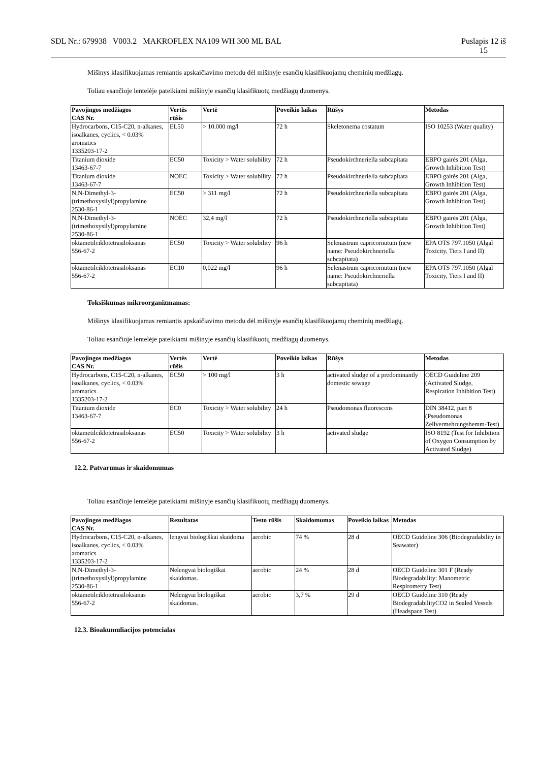SDL Nr.: 679938 V003.2 MAKROFLEX NA109 WH 300 ML BAL Puslapis 12 iš
15
Mišinys klasifikuojamas remiantis apskaičiavimo metodu dėl mišinyje esančių klasifikuojamų cheminių medžiagų.
Toliau esančioje lentelėje pateikiami mišinyje esančių klasifikuotų medžiagų duomenys.
| Pavojingos medžiagos CAS Nr. | Vertės rūšis | Vertė | Poveikio laikas | Rūšys | Metodas |
| --- | --- | --- | --- | --- | --- |
| Hydrocarbons, C15-C20, n-alkanes, isoalkanes, cyclics, < 0.03% aromatics 1335203-17-2 | EL50 | > 10.000 mg/l | 72 h | Skeletonema costatum | ISO 10253 (Water quality) |
| Titanium dioxide 13463-67-7 | EC50 | Toxicity > Water solubility | 72 h | Pseudokirchneriella subcapitata | EBPO gairės 201 (Alga, Growth Inhibition Test) |
| Titanium dioxide 13463-67-7 | NOEC | Toxicity > Water solubility | 72 h | Pseudokirchneriella subcapitata | EBPO gairės 201 (Alga, Growth Inhibition Test) |
| N,N-Dimethyl-3-(trimethoxysilyl)propylamine 2530-86-1 | EC50 | > 311 mg/l | 72 h | Pseudokirchneriella subcapitata | EBPO gairės 201 (Alga, Growth Inhibition Test) |
| N,N-Dimethyl-3-(trimethoxysilyl)propylamine 2530-86-1 | NOEC | 32,4 mg/l | 72 h | Pseudokirchneriella subcapitata | EBPO gairės 201 (Alga, Growth Inhibition Test) |
| oktametilciklotetrasiloksanas 556-67-2 | EC50 | Toxicity > Water solubility | 96 h | Selenastrum capricornutum (new name: Pseudokirchneriella subcapitata) | EPA OTS 797.1050 (Algal Toxicity, Tiers I and II) |
| oktametilciklotetrasiloksanas 556-67-2 | EC10 | 0,022 mg/l | 96 h | Selenastrum capricornutum (new name: Pseudokirchneriella subcapitata) | EPA OTS 797.1050 (Algal Toxicity, Tiers I and II) |
Toksiškumas mikroorganizmamas:
Mišinys klasifikuojamas remiantis apskaičiavimo metodu dėl mišinyje esančių klasifikuojamų cheminių medžiagų.
Toliau esančioje lentelėje pateikiami mišinyje esančių klasifikuotų medžiagų duomenys.
| Pavojingos medžiagos CAS Nr. | Vertės rūšis | Vertė | Poveikio laikas | Rūšys | Metodas |
| --- | --- | --- | --- | --- | --- |
| Hydrocarbons, C15-C20, n-alkanes, isoalkanes, cyclics, < 0.03% aromatics 1335203-17-2 | EC50 | > 100 mg/l | 3 h | activated sludge of a predominantly domestic sewage | OECD Guideline 209 (Activated Sludge, Respiration Inhibition Test) |
| Titanium dioxide 13463-67-7 | EC0 | Toxicity > Water solubility | 24 h | Pseudomonas fluorescens | DIN 38412, part 8 (Pseudomonas Zellvermehrungshemm-Test) |
| oktametilciklotetrasiloksanas 556-67-2 | EC50 | Toxicity > Water solubility | 3 h | activated sludge | ISO 8192 (Test for Inhibition of Oxygen Consumption by Activated Sludge) |
12.2. Patvarumas ir skaidomumas
Toliau esančioje lentelėje pateikiami mišinyje esančių klasifikuotų medžiagų duomenys.
| Pavojingos medžiagos CAS Nr. | Rezultatas | Testo rūšis | Skaidomumas | Poveikio laikas | Metodas |
| --- | --- | --- | --- | --- | --- |
| Hydrocarbons, C15-C20, n-alkanes, isoalkanes, cyclics, < 0.03% aromatics 1335203-17-2 | lengvai biologiškai skaidoma | aerobic | 74 % | 28 d | OECD Guideline 306 (Biodegradability in Seawater) |
| N,N-Dimethyl-3-(trimethoxysilyl)propylamine 2530-86-1 | Nelengvai biologiškai skaidomas. | aerobic | 24 % | 28 d | OECD Guideline 301 F (Ready Biodegradability: Manometric Respirometry Test) |
| oktametilciklotetrasiloksanas 556-67-2 | Nelengvai biologiškai skaidomas. | aerobic | 3,7 % | 29 d | OECD Guideline 310 (Ready BiodegradabilityCO2 in Sealed Vessels (Headspace Test) |
12.3. Bioakumuliacijos potencialas